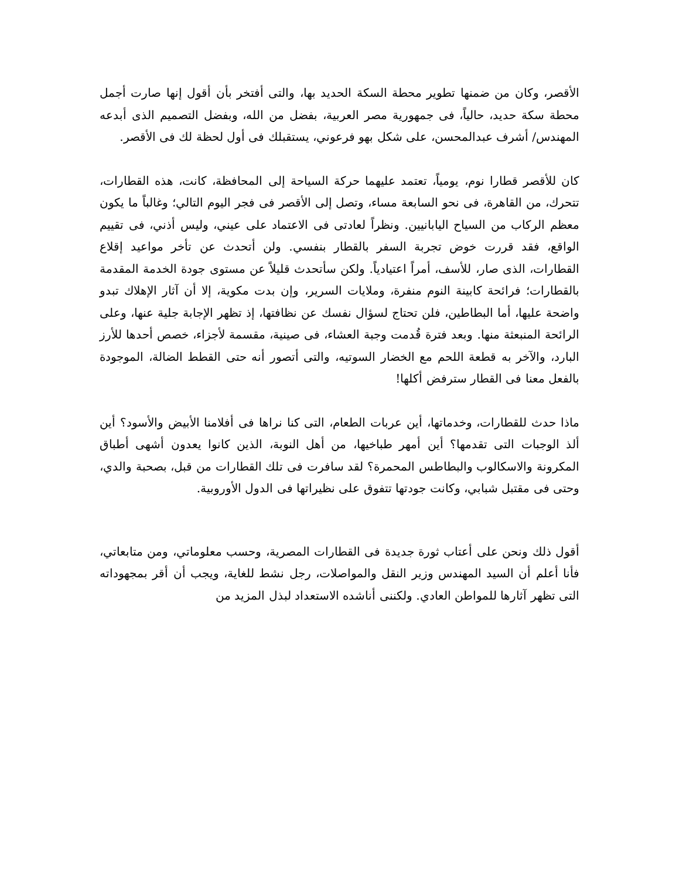الأقصر، وكان من ضمنها تطوير محطة السكة الحديد بها، والتى أفتخر بأن أقول إنها صارت أجمل محطة سكة حديد، حالياً، فى جمهورية مصر العربية، بفضل من الله، وبفضل التصميم الذى أبدعه المهندس/ أشرف عبدالمحسن، على شكل بهو فرعوني، يستقبلك فى أول لحظة لك فى الأقصر.
كان للأقصر قطارا نوم، يومياً، تعتمد عليهما حركة السياحة إلى المحافظة، كانت، هذه القطارات، تتحرك، من القاهرة، فى نحو السابعة مساء، وتصل إلى الأقصر فى فجر اليوم التالي؛ وغالباً ما يكون معظم الركاب من السياح اليابانيين. ونظراً لعادتى فى الاعتماد على عيني، وليس أذني، فى تقييم الواقع، فقد قررت خوض تجربة السفر بالقطار بنفسي. ولن أتحدث عن تأخر مواعيد إقلاع القطارات، الذى صار، للأسف، أمراً اعتيادياً. ولكن سأتحدث قليلاً عن مستوى جودة الخدمة المقدمة بالقطارات؛ فرائحة كابينة النوم منفرة، وملايات السرير، وإن بدت مكوية، إلا أن آثار الإهلاك تبدو واضحة عليها، أما البطاطين، فلن تحتاج لسؤال نفسك عن نظافتها، إذ تظهر الإجابة جلية عنها، وعلى الرائحة المنبعثة منها. وبعد فترة قُدمت وجبة العشاء، فى صينية، مقسمة لأجزاء، خصص أحدها للأرز البارد، والآخر به قطعة اللحم مع الخضار السوتيه، والتى أتصور أنه حتى القطط الضالة، الموجودة بالفعل معنا فى القطار سترفض أكلها!
ماذا حدث للقطارات، وخدماتها، أين عربات الطعام، التى كنا نراها فى أفلامنا الأبيض والأسود؟ أين ألذ الوجبات التى تقدمها؟ أين أمهر طباخيها، من أهل النوبة، الذين كانوا يعدون أشهى أطباق المكرونة والاسكالوب والبطاطس المحمرة؟ لقد سافرت فى تلك القطارات من قبل، بصحبة والدي، وحتى فى مقتبل شبابي، وكانت جودتها تتفوق على نظيراتها فى الدول الأوروبية.
أقول ذلك ونحن على أعتاب ثورة جديدة فى القطارات المصرية، وحسب معلوماتي، ومن متابعاتي، فأنا أعلم أن السيد المهندس وزير النقل والمواصلات، رجل نشط للغاية، ويجب أن أقر بمجهوداته التى تظهر آثارها للمواطن العادي. ولكننى أناشده الاستعداد لبذل المزيد من